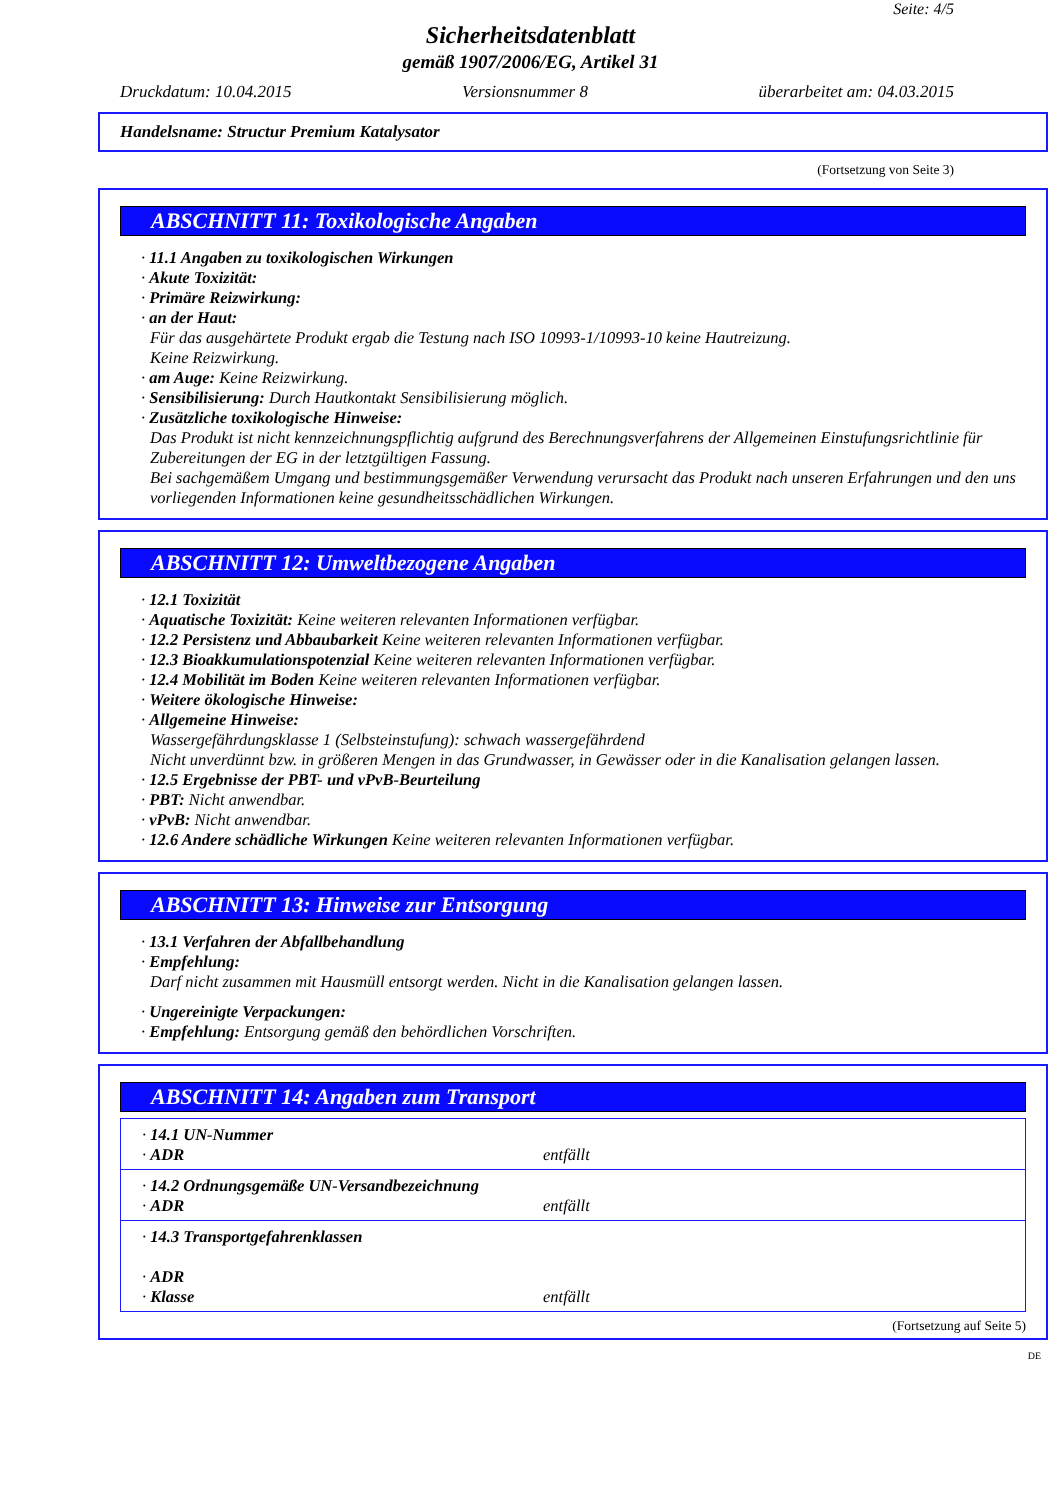Seite: 4/5
Sicherheitsdatenblatt
gemäß 1907/2006/EG, Artikel 31
Druckdatum: 10.04.2015 Versionsnummer 8 überarbeitet am: 04.03.2015
Handelsname: Structur Premium Katalysator
(Fortsetzung von Seite 3)
ABSCHNITT 11: Toxikologische Angaben
· 11.1 Angaben zu toxikologischen Wirkungen
· Akute Toxizität:
· Primäre Reizwirkung:
· an der Haut:
Für das ausgehärtete Produkt ergab die Testung nach ISO 10993-1/10993-10 keine Hautreizung.
Keine Reizwirkung.
· am Auge: Keine Reizwirkung.
· Sensibilisierung: Durch Hautkontakt Sensibilisierung möglich.
· Zusätzliche toxikologische Hinweise:
Das Produkt ist nicht kennzeichnungspflichtig aufgrund des Berechnungsverfahrens der Allgemeinen Einstufungsrichtlinie für Zubereitungen der EG in der letztgültigen Fassung.
Bei sachgemäßem Umgang und bestimmungsgemäßer Verwendung verursacht das Produkt nach unseren Erfahrungen und den uns vorliegenden Informationen keine gesundheitsschädlichen Wirkungen.
ABSCHNITT 12: Umweltbezogene Angaben
· 12.1 Toxizität
· Aquatische Toxizität: Keine weiteren relevanten Informationen verfügbar.
· 12.2 Persistenz und Abbaubarkeit Keine weiteren relevanten Informationen verfügbar.
· 12.3 Bioakkumulationspotenzial Keine weiteren relevanten Informationen verfügbar.
· 12.4 Mobilität im Boden Keine weiteren relevanten Informationen verfügbar.
· Weitere ökologische Hinweise:
· Allgemeine Hinweise:
Wassergefährdungsklasse 1 (Selbsteinstufung): schwach wassergefährdend
Nicht unverdünnt bzw. in größeren Mengen in das Grundwasser, in Gewässer oder in die Kanalisation gelangen lassen.
· 12.5 Ergebnisse der PBT- und vPvB-Beurteilung
· PBT: Nicht anwendbar.
· vPvB: Nicht anwendbar.
· 12.6 Andere schädliche Wirkungen Keine weiteren relevanten Informationen verfügbar.
ABSCHNITT 13: Hinweise zur Entsorgung
· 13.1 Verfahren der Abfallbehandlung
· Empfehlung:
Darf nicht zusammen mit Hausmüll entsorgt werden. Nicht in die Kanalisation gelangen lassen.
· Ungereinigte Verpackungen:
· Empfehlung: Entsorgung gemäß den behördlichen Vorschriften.
ABSCHNITT 14: Angaben zum Transport
| · 14.1 UN-Nummer · ADR | entfällt |
| · 14.2 Ordnungsgemäße UN-Versandbezeichnung · ADR | entfällt |
| · 14.3 Transportgefahrenklassen · ADR · Klasse | entfällt |
(Fortsetzung auf Seite 5)
DE